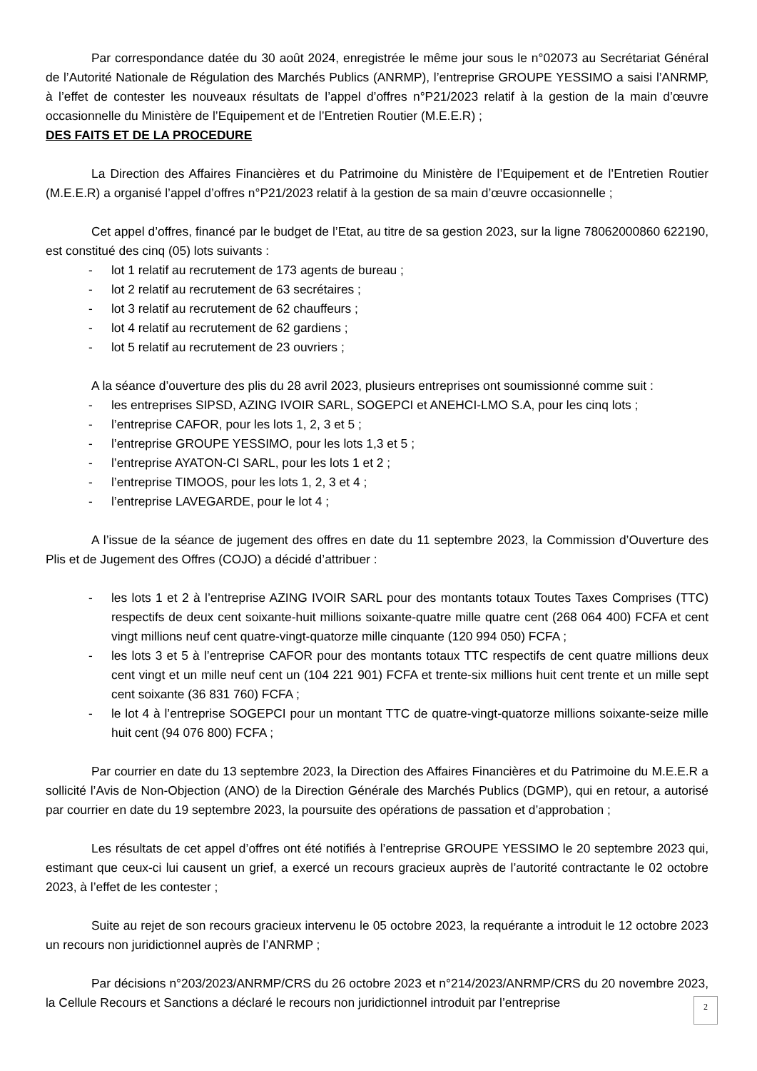Par correspondance datée du 30 août 2024, enregistrée le même jour sous le n°02073 au Secrétariat Général de l’Autorité Nationale de Régulation des Marchés Publics (ANRMP), l’entreprise GROUPE YESSIMO a saisi l’ANRMP, à l’effet de contester les nouveaux résultats de l’appel d’offres n°P21/2023 relatif à la gestion de la main d’œuvre occasionnelle du Ministère de l’Equipement et de l’Entretien Routier (M.E.E.R) ;
DES FAITS ET DE LA PROCEDURE
La Direction des Affaires Financières et du Patrimoine du Ministère de l’Equipement et de l’Entretien Routier (M.E.E.R) a organisé l’appel d’offres n°P21/2023 relatif à la gestion de sa main d’œuvre occasionnelle ;
Cet appel d’offres, financé par le budget de l’Etat, au titre de sa gestion 2023, sur la ligne 78062000860 622190, est constitué des cinq (05) lots suivants :
- lot 1 relatif au recrutement de 173 agents de bureau ;
- lot 2 relatif au recrutement de 63 secrétaires ;
- lot 3 relatif au recrutement de 62 chauffeurs ;
- lot 4 relatif au recrutement de 62 gardiens ;
- lot 5 relatif au recrutement de 23 ouvriers ;
A la séance d’ouverture des plis du 28 avril 2023, plusieurs entreprises ont soumissionné comme suit :
- les entreprises SIPSD, AZING IVOIR SARL, SOGEPCI et ANEHCI-LMO S.A, pour les cinq lots ;
- l’entreprise CAFOR, pour les lots 1, 2, 3 et 5 ;
- l’entreprise GROUPE YESSIMO, pour les lots 1,3 et 5 ;
- l’entreprise AYATON-CI SARL, pour les lots 1 et 2 ;
- l’entreprise TIMOOS, pour les lots 1, 2, 3 et 4 ;
- l’entreprise LAVEGARDE, pour le lot 4 ;
A l’issue de la séance de jugement des offres en date du 11 septembre 2023, la Commission d’Ouverture des Plis et de Jugement des Offres (COJO) a décidé d’attribuer :
- les lots 1 et 2 à l’entreprise AZING IVOIR SARL pour des montants totaux Toutes Taxes Comprises (TTC) respectifs de deux cent soixante-huit millions soixante-quatre mille quatre cent (268 064 400) FCFA et cent vingt millions neuf cent quatre-vingt-quatorze mille cinquante (120 994 050) FCFA ;
- les lots 3 et 5 à l’entreprise CAFOR pour des montants totaux TTC respectifs de cent quatre millions deux cent vingt et un mille neuf cent un (104 221 901) FCFA et trente-six millions huit cent trente et un mille sept cent soixante (36 831 760) FCFA ;
- le lot 4 à l’entreprise SOGEPCI pour un montant TTC de quatre-vingt-quatorze millions soixante-seize mille huit cent (94 076 800) FCFA ;
Par courrier en date du 13 septembre 2023, la Direction des Affaires Financières et du Patrimoine du M.E.E.R a sollicité l’Avis de Non-Objection (ANO) de la Direction Générale des Marchés Publics (DGMP), qui en retour, a autorisé par courrier en date du 19 septembre 2023, la poursuite des opérations de passation et d’approbation ;
Les résultats de cet appel d’offres ont été notifiés à l’entreprise GROUPE YESSIMO le 20 septembre 2023 qui, estimant que ceux-ci lui causent un grief, a exercé un recours gracieux auprès de l’autorité contractante le 02 octobre 2023, à l’effet de les contester ;
Suite au rejet de son recours gracieux intervenu le 05 octobre 2023, la requérante a introduit le 12 octobre 2023 un recours non juridictionnel auprès de l’ANRMP ;
Par décisions n°203/2023/ANRMP/CRS du 26 octobre 2023 et n°214/2023/ANRMP/CRS du 20 novembre 2023, la Cellule Recours et Sanctions a déclaré le recours non juridictionnel introduit par l’entreprise
2